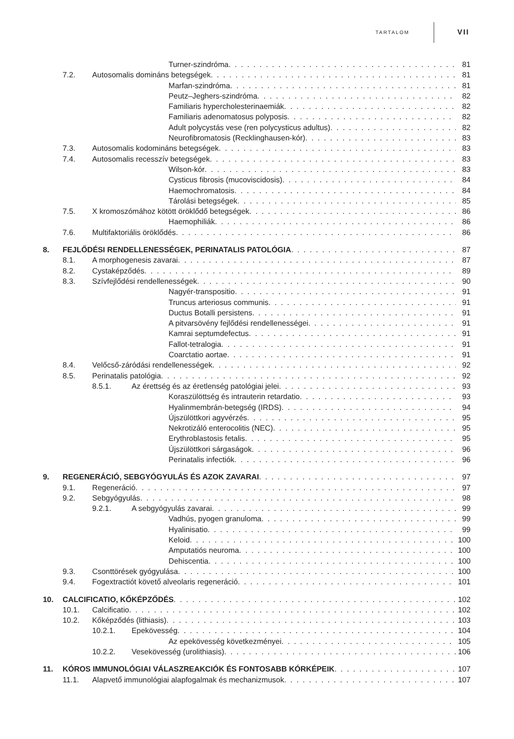TARTALOM VII
Turner-szindróma 81
7.2. Autosomalis domináns betegségek 81
Marfan-szindróma 81
Peutz–Jeghers-szindróma 82
Familiaris hypercholesterinaemiák 82
Familiaris adenomatosus polyposis 82
Adult polycystás vese (ren polycysticus adultus) 82
Neurofibromatosis (Recklinghausen-kór) 83
7.3. Autosomalis kodomináns betegségek 83
7.4. Autosomalis recesszív betegségek 83
Wilson-kór 83
Cysticus fibrosis (mucoviscidosis) 84
Haemochromatosis 84
Tárolási betegségek 85
7.5. X kromoszómához kötött öröklődő betegségek 86
Haemophiliák 86
7.6. Multifaktoriális öröklődés 86
8. FEJLŐDÉSI RENDELLENESSÉGEK, PERINATALIS PATOLÓGIA 87
8.1. A morphogenesis zavarai 87
8.2. Cystaképződés 89
8.3. Szívfejlődési rendellenességek 90
Nagyér-transpositio 91
Truncus arteriosus communis 91
Ductus Botalli persistens 91
A pitvarsövény fejlődési rendellenességei 91
Kamrai septumdefectus 91
Fallot-tetralogia 91
Coarctatio aortae 91
8.4. Velőcső-záródási rendellenességek 92
8.5. Perinatalis patológia 92
8.5.1. Az érettség és az éretlenség patológiai jelei 93
Koraszülöttség és intrauterin retardatio 93
Hyalinmembrán-betegség (IRDS) 94
Újszülöttkori agyvérzés 95
Nekrotizáló enterocolitis (NEC) 95
Erythroblastosis fetalis 95
Újszülöttkori sárgaságok 96
Perinatalis infectiók 96
9. REGENERÁCIÓ, SEBGYÓGYULÁS ÉS AZOK ZAVARAI 97
9.1. Regeneráció 97
9.2. Sebgyógyulás 98
9.2.1. A sebgyógyulás zavarai 99
Vadhús, pyogen granuloma 99
Hyalinisatio 99
Keloid 100
Amputatiós neuroma 100
Dehiscentia 100
9.3. Csonttörések gyógyulása 100
9.4. Fogextractiót követő alveolaris regeneráció 101
10. CALCIFICATIO, KŐKÉPZŐDÉS 102
10.1. Calcificatio 102
10.2. Kőképződés (lithiasis) 103
10.2.1. Epekövesség 104
Az epekövesség következményei 105
10.2.2. Vesekövesség (urolithiasis) 106
11. KÓROS IMMUNOLÓGIAI VÁLASZREAKCIÓK ÉS FONTOSABB KÓRKÉPEIK 107
11.1. Alapvető immunológiai alapfogalmak és mechanizmusok 107